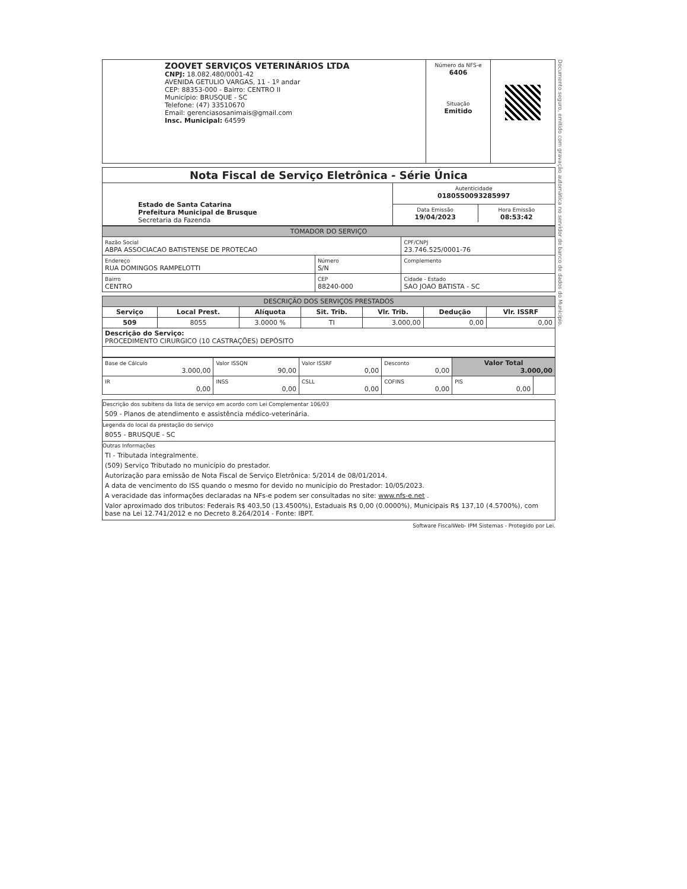| ZOOVET SERVIÇOS VETERINÁRIOS LTDA CNPJ: 18.082.480/0001-42 AVENIDA GETULIO VARGAS, 11 - 1º andar CEP: 88353-000 - Bairro: CENTRO II Município: BRUSQUE - SC Telefone: (47) 33510670 Email: gerenciasosanimais@gmail.com Insc. Municipal: 64599 | Número da NFS-e 6406 Situação Emitido | |
| Nota Fiscal de Serviço Eletrônica - Série Única | |
| --- | --- |
| Estado de Santa Catarina Prefeitura Municipal de Brusque Secretaria da Fazenda | Autenticidade 0180550093285997 |
| | / Data Emissão 19/04/2023 / Hora Emissão 08:53:42 / |
| TOMADOR DO SERVIÇO | | |
| --- | --- | --- |
| Razão Social ABPA ASSOCIACAO BATISTENSE DE PROTECAO | | CPF/CNPJ 23.746.525/0001-76 |
| Endereço RUA DOMINGOS RAMPELOTTI | Número S/N | Complemento |
| Bairro CENTRO | CEP 88240-000 | Cidade - Estado SAO JOAO BATISTA - SC |
| DESCRIÇÃO DOS SERVIÇOS PRESTADOS | | | | | | |
| --- | --- | --- | --- | --- | --- | --- |
| Serviço | Local Prest. | Alíquota | Sit. Trib. | Vlr. Trib. | Dedução | Vlr. ISSRF |
| 509 | 8055 | 3.0000 % | TI | 3.000,00 | 0,00 | 0,00 |
| Descrição do Serviço: PROCEDIMENTO CIRURGICO (10 CASTRAÇÕES) DEPÓSITO | | | | | | |
| Base de Cálculo 3.000,00 | Valor ISSQN 90,00 | Valor ISSRF 0,00 | Desconto 0,00 | Valor Total 3.000,00 | |
| IR 0,00 | INSS 0,00 | CSLL 0,00 | COFINS 0,00 | PIS 0,00 | |
Descrição dos subitens da lista de serviço em acordo com Lei Complementar 106/03
509 - Planos de atendimento e assistência médico-veterinária.
Legenda do local da prestação do serviço
8055 - BRUSQUE - SC
Outras Informações
TI - Tributada integralmente.
(509) Serviço Tributado no município do prestador.
Autorização para emissão de Nota Fiscal de Serviço Eletrônica: 5/2014 de 08/01/2014.
A data de vencimento do ISS quando o mesmo for devido no município do Prestador: 10/05/2023.
A veracidade das informações declaradas na NFs-e podem ser consultadas no site: www.nfs-e.net .
Valor aproximado dos tributos: Federais R$ 403,50 (13.4500%), Estaduais R$ 0,00 (0.0000%), Municipais R$ 137,10 (4.5700%), com base na Lei 12.741/2012 e no Decreto 8.264/2014 - Fonte: IBPT.
Software FiscalWeb- IPM Sistemas - Protegido por Lei.
Documento seguro, emitido com gravação automática no servidor de banco de dados do Município.